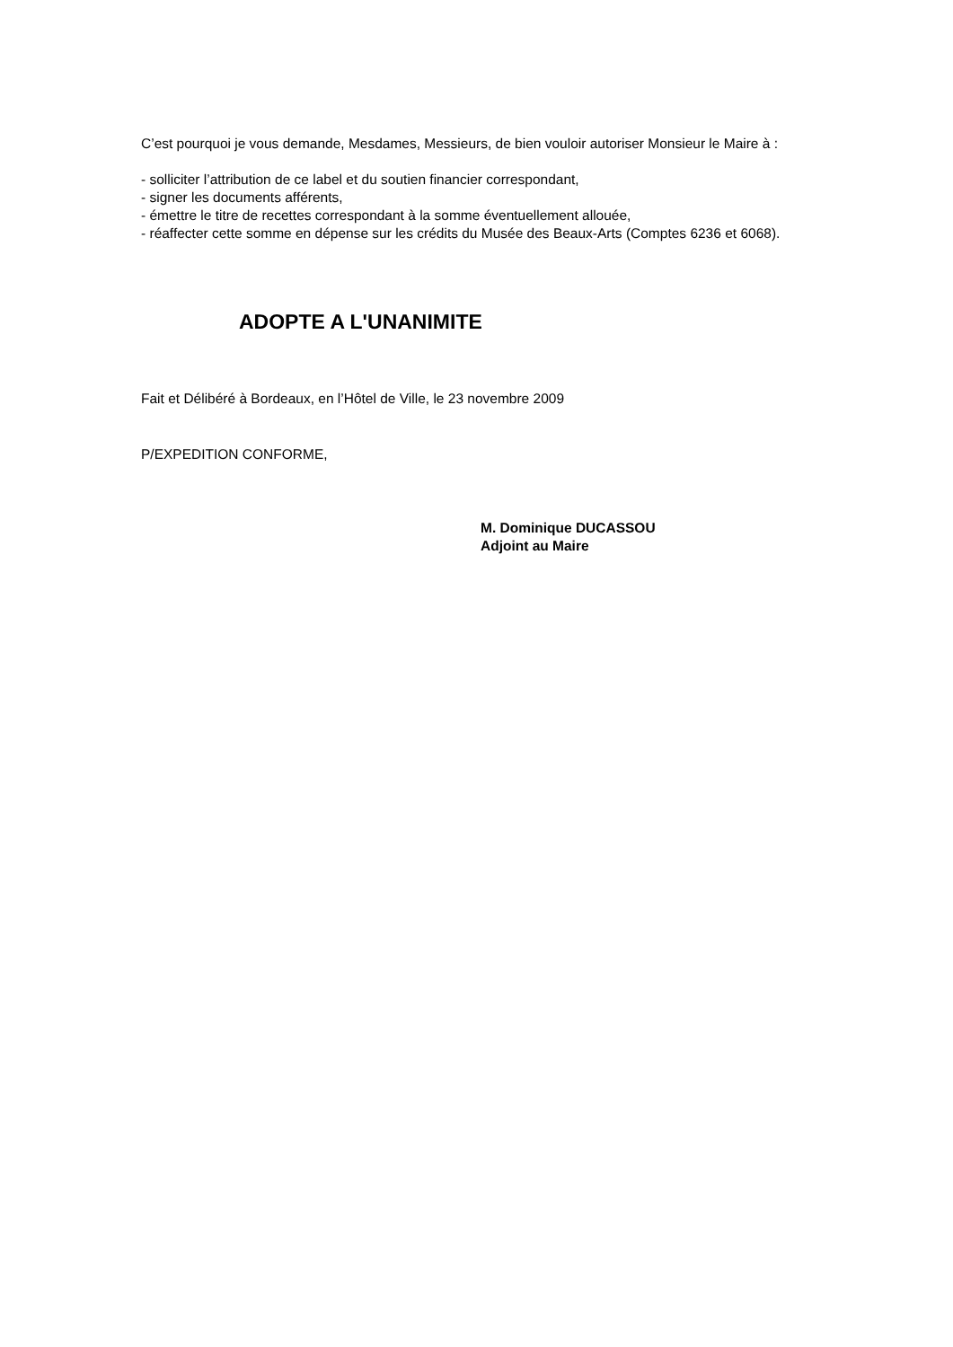C’est pourquoi je vous demande, Mesdames, Messieurs, de bien vouloir autoriser Monsieur le Maire à :
- solliciter l’attribution de ce label et du soutien financier correspondant,
- signer les documents afférents,
- émettre le titre de recettes correspondant à la somme éventuellement allouée,
- réaffecter cette somme en dépense sur les crédits du Musée des Beaux-Arts (Comptes 6236 et 6068).
ADOPTE A L'UNANIMITE
Fait et Délibéré à Bordeaux, en l’Hôtel de Ville, le 23 novembre 2009
P/EXPEDITION CONFORME,
M. Dominique DUCASSOU
Adjoint au Maire